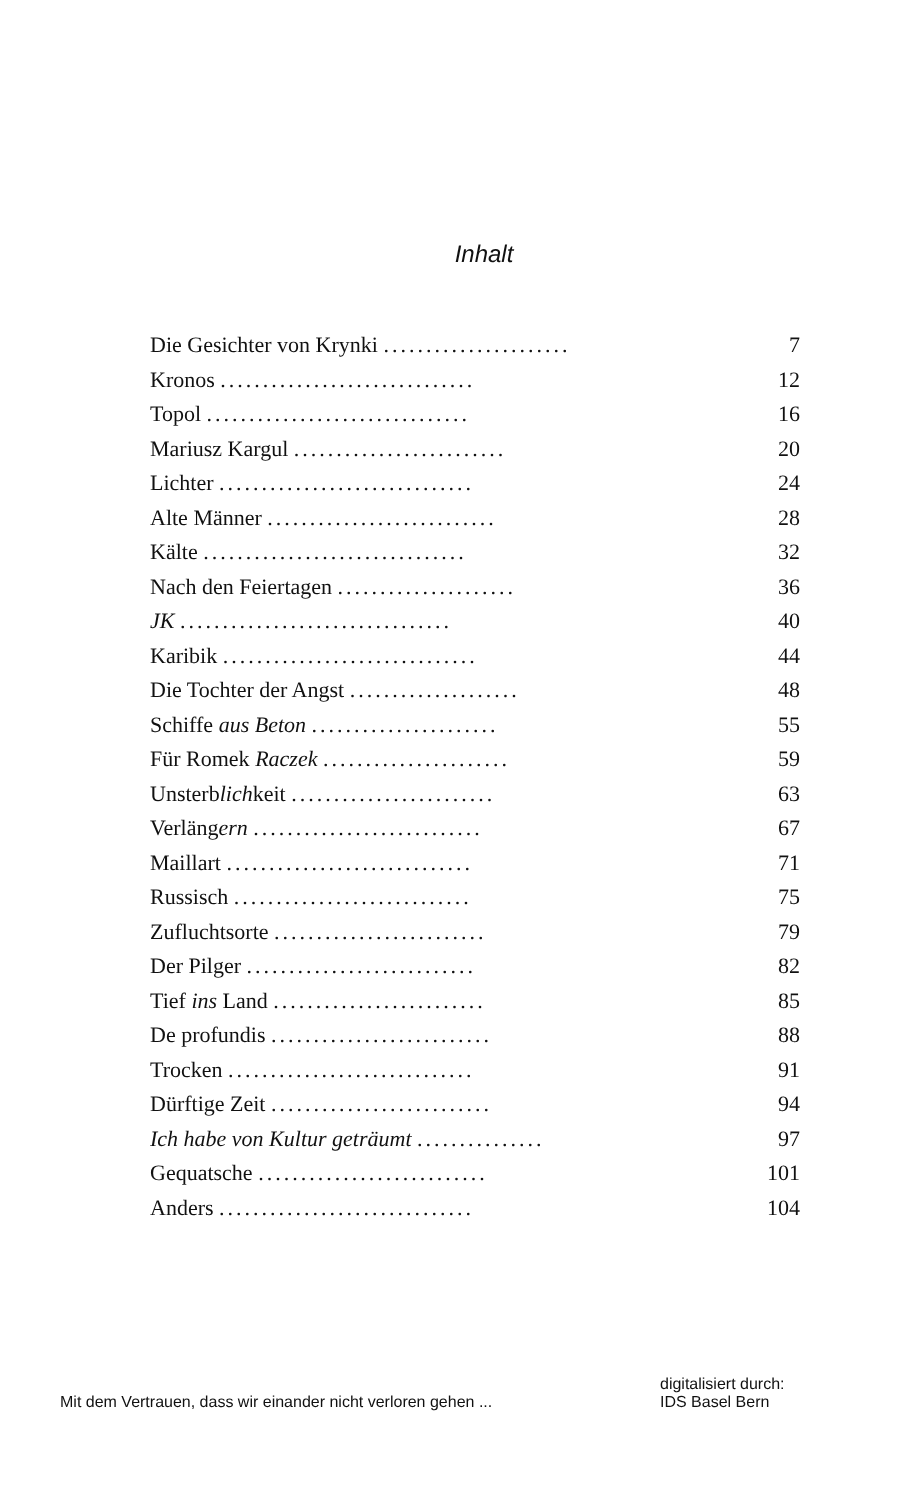Inhalt
| Die Gesichter von Krynki ...................... | 7 |
| Kronos .............................. | 12 |
| Topol ............................... | 16 |
| Mariusz Kargul ......................... | 20 |
| Lichter .............................. | 24 |
| Alte Männer ........................... | 28 |
| Kälte ............................... | 32 |
| Nach den Feiertagen ..................... | 36 |
| JK ................................ | 40 |
| Karibik .............................. | 44 |
| Die Tochter der Angst .................... | 48 |
| Schiffe aus Beton ...................... | 55 |
| Für Romek Raczek ...................... | 59 |
| Unsterb lich keit ........................ | 63 |
| Verläng ern ........................... | 67 |
| Maillart ............................. | 71 |
| Russisch ............................ | 75 |
| Zufluchtsorte ......................... | 79 |
| Der Pilger ........................... | 82 |
| Tief ins Land ......................... | 85 |
| De profundis .......................... | 88 |
| Trocken ............................. | 91 |
| Dürftige Zeit .......................... | 94 |
| Ich habe von Kultur geträumt ............... | 97 |
| Gequatsche ........................... | 101 |
| Anders .............................. | 104 |
Mit dem Vertrauen, dass wir einander nicht verloren gehen ...
digitalisiert durch:
IDS Basel Bern